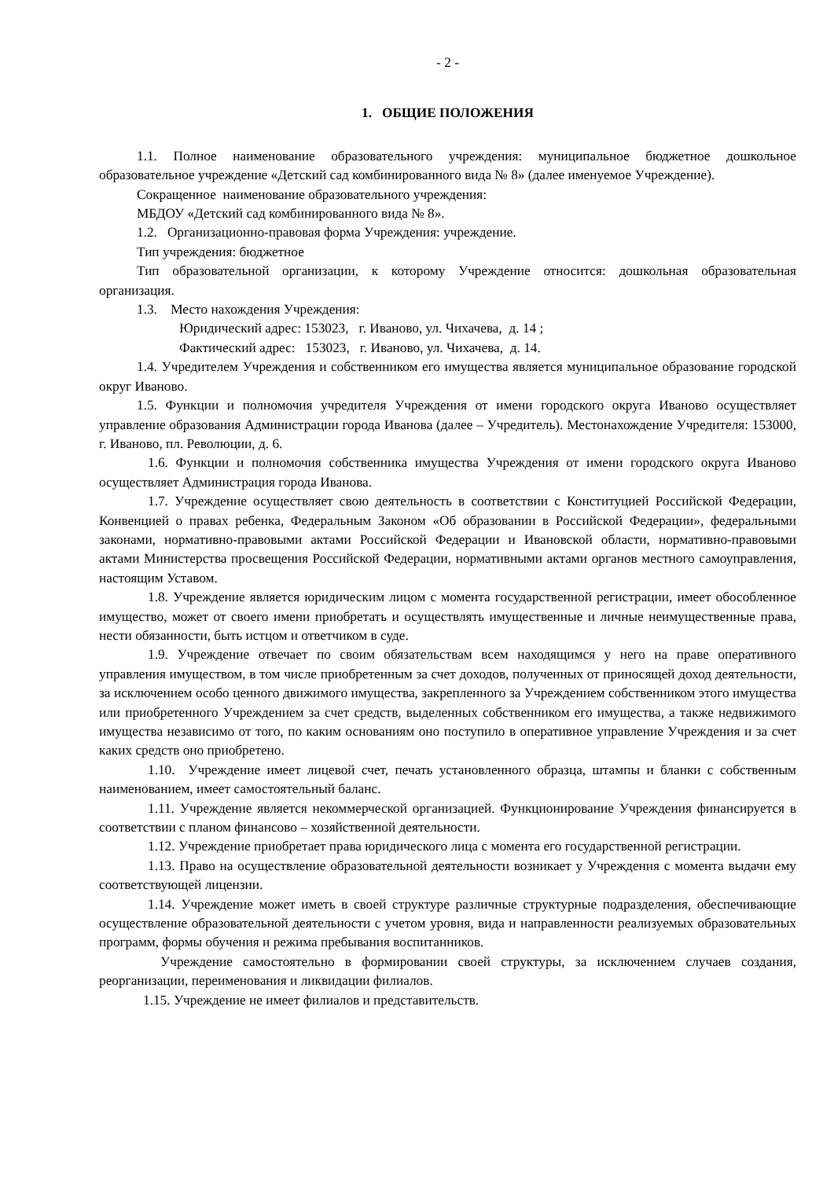- 2 -
1. ОБЩИЕ ПОЛОЖЕНИЯ
1.1. Полное наименование образовательного учреждения: муниципальное бюджетное дошкольное образовательное учреждение «Детский сад комбинированного вида № 8» (далее именуемое Учреждение).
Сокращенное наименование образовательного учреждения:
МБДОУ «Детский сад комбинированного вида № 8».
1.2. Организационно-правовая форма Учреждения: учреждение.
Тип учреждения: бюджетное
Тип образовательной организации, к которому Учреждение относится: дошкольная образовательная организация.
1.3. Место нахождения Учреждения:
Юридический адрес: 153023, г. Иваново, ул. Чихачева, д. 14 ;
Фактический адрес: 153023, г. Иваново, ул. Чихачева, д. 14.
1.4. Учредителем Учреждения и собственником его имущества является муниципальное образование городской округ Иваново.
1.5. Функции и полномочия учредителя Учреждения от имени городского округа Иваново осуществляет управление образования Администрации города Иванова (далее – Учредитель). Местонахождение Учредителя: 153000, г. Иваново, пл. Революции, д. 6.
1.6. Функции и полномочия собственника имущества Учреждения от имени городского округа Иваново осуществляет Администрация города Иванова.
1.7. Учреждение осуществляет свою деятельность в соответствии с Конституцией Российской Федерации, Конвенцией о правах ребенка, Федеральным Законом «Об образовании в Российской Федерации», федеральными законами, нормативно-правовыми актами Российской Федерации и Ивановской области, нормативно-правовыми актами Министерства просвещения Российской Федерации, нормативными актами органов местного самоуправления, настоящим Уставом.
1.8. Учреждение является юридическим лицом с момента государственной регистрации, имеет обособленное имущество, может от своего имени приобретать и осуществлять имущественные и личные неимущественные права, нести обязанности, быть истцом и ответчиком в суде.
1.9. Учреждение отвечает по своим обязательствам всем находящимся у него на праве оперативного управления имуществом, в том числе приобретенным за счет доходов, полученных от приносящей доход деятельности, за исключением особо ценного движимого имущества, закрепленного за Учреждением собственником этого имущества или приобретенного Учреждением за счет средств, выделенных собственником его имущества, а также недвижимого имущества независимо от того, по каким основаниям оно поступило в оперативное управление Учреждения и за счет каких средств оно приобретено.
1.10. Учреждение имеет лицевой счет, печать установленного образца, штампы и бланки с собственным наименованием, имеет самостоятельный баланс.
1.11. Учреждение является некоммерческой организацией. Функционирование Учреждения финансируется в соответствии с планом финансово – хозяйственной деятельности.
1.12. Учреждение приобретает права юридического лица с момента его государственной регистрации.
1.13. Право на осуществление образовательной деятельности возникает у Учреждения с момента выдачи ему соответствующей лицензии.
1.14. Учреждение может иметь в своей структуре различные структурные подразделения, обеспечивающие осуществление образовательной деятельности с учетом уровня, вида и направленности реализуемых образовательных программ, формы обучения и режима пребывания воспитанников.
Учреждение самостоятельно в формировании своей структуры, за исключением случаев создания, реорганизации, переименования и ликвидации филиалов.
1.15. Учреждение не имеет филиалов и представительств.